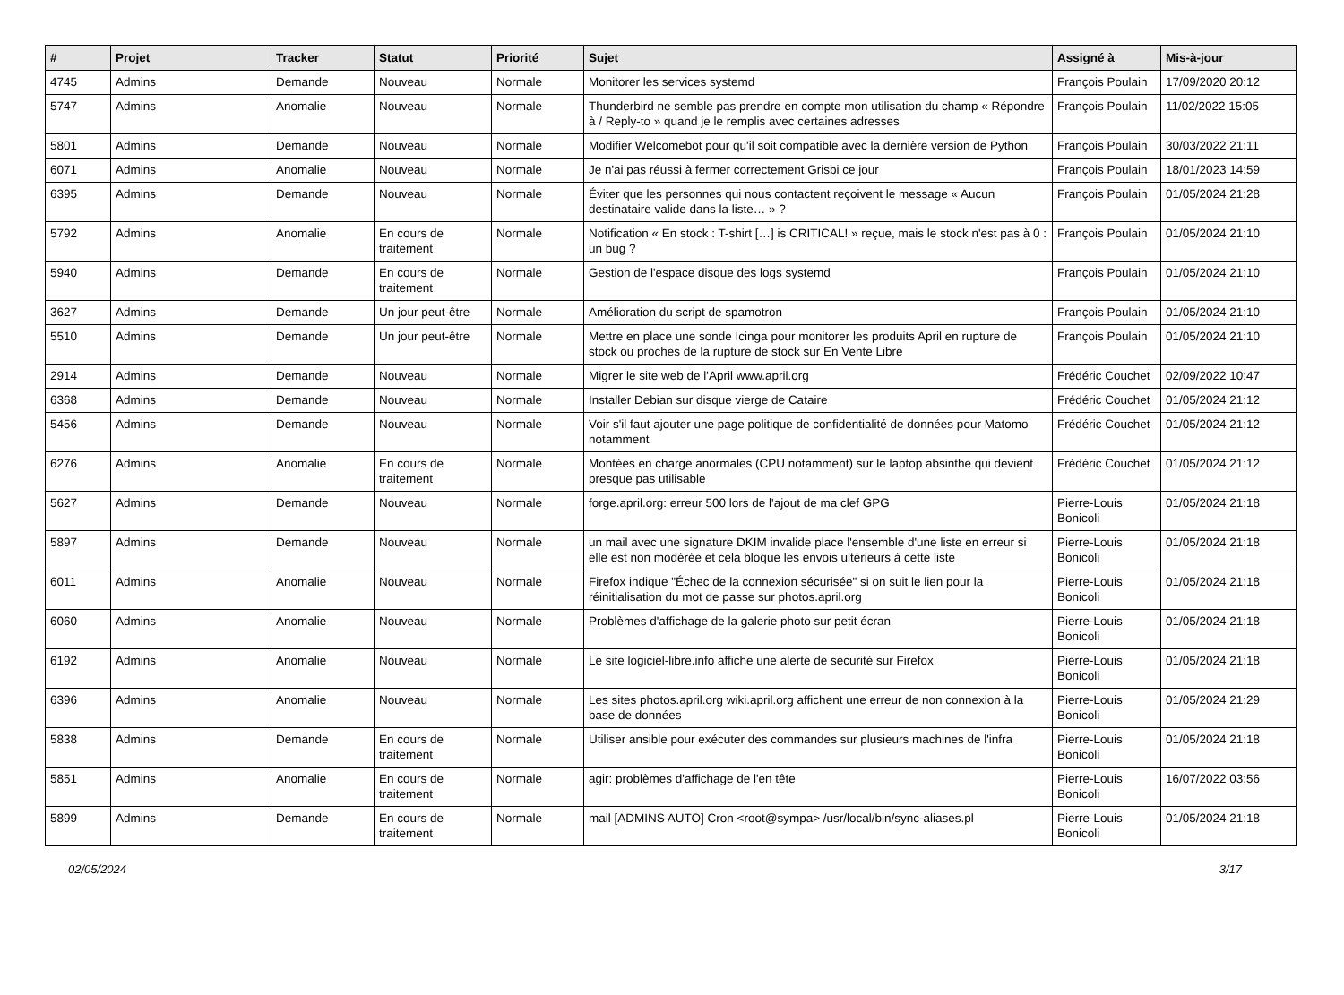| # | Projet | Tracker | Statut | Priorité | Sujet | Assigné à | Mis-à-jour |
| --- | --- | --- | --- | --- | --- | --- | --- |
| 4745 | Admins | Demande | Nouveau | Normale | Monitorer les services systemd | François Poulain | 17/09/2020 20:12 |
| 5747 | Admins | Anomalie | Nouveau | Normale | Thunderbird ne semble pas prendre en compte mon utilisation du champ « Répondre à / Reply-to » quand je le remplis avec certaines adresses | François Poulain | 11/02/2022 15:05 |
| 5801 | Admins | Demande | Nouveau | Normale | Modifier Welcomebot pour qu'il soit compatible avec la dernière version de Python | François Poulain | 30/03/2022 21:11 |
| 6071 | Admins | Anomalie | Nouveau | Normale | Je n'ai pas réussi à fermer correctement Grisbi ce jour | François Poulain | 18/01/2023 14:59 |
| 6395 | Admins | Demande | Nouveau | Normale | Éviter que les personnes qui nous contactent reçoivent le message « Aucun destinataire valide dans la liste… » ? | François Poulain | 01/05/2024 21:28 |
| 5792 | Admins | Anomalie | En cours de traitement | Normale | Notification « En stock : T-shirt […] is CRITICAL! » reçue, mais le stock n'est pas à 0 : un bug ? | François Poulain | 01/05/2024 21:10 |
| 5940 | Admins | Demande | En cours de traitement | Normale | Gestion de l'espace disque des logs systemd | François Poulain | 01/05/2024 21:10 |
| 3627 | Admins | Demande | Un jour peut-être | Normale | Amélioration du script de spamotron | François Poulain | 01/05/2024 21:10 |
| 5510 | Admins | Demande | Un jour peut-être | Normale | Mettre en place une sonde Icinga pour monitorer les produits April en rupture de stock ou proches de la rupture de stock sur En Vente Libre | François Poulain | 01/05/2024 21:10 |
| 2914 | Admins | Demande | Nouveau | Normale | Migrer le site web de l'April www.april.org | Frédéric Couchet | 02/09/2022 10:47 |
| 6368 | Admins | Demande | Nouveau | Normale | Installer Debian sur disque vierge de Cataire | Frédéric Couchet | 01/05/2024 21:12 |
| 5456 | Admins | Demande | Nouveau | Normale | Voir s'il faut ajouter une page politique de confidentialité de données pour Matomo notamment | Frédéric Couchet | 01/05/2024 21:12 |
| 6276 | Admins | Anomalie | En cours de traitement | Normale | Montées en charge anormales (CPU notamment) sur le laptop absinthe qui devient presque pas utilisable | Frédéric Couchet | 01/05/2024 21:12 |
| 5627 | Admins | Demande | Nouveau | Normale | forge.april.org: erreur 500 lors de l'ajout de ma clef GPG | Pierre-Louis Bonicoli | 01/05/2024 21:18 |
| 5897 | Admins | Demande | Nouveau | Normale | un mail avec une signature DKIM invalide place l'ensemble d'une liste en erreur si elle est non modérée et cela bloque les envois ultérieurs à cette liste | Pierre-Louis Bonicoli | 01/05/2024 21:18 |
| 6011 | Admins | Anomalie | Nouveau | Normale | Firefox indique "Échec de la connexion sécurisée" si on suit le lien pour la réinitialisation du mot de passe sur photos.april.org | Pierre-Louis Bonicoli | 01/05/2024 21:18 |
| 6060 | Admins | Anomalie | Nouveau | Normale | Problèmes d'affichage de la galerie photo sur petit écran | Pierre-Louis Bonicoli | 01/05/2024 21:18 |
| 6192 | Admins | Anomalie | Nouveau | Normale | Le site logiciel-libre.info affiche une alerte de sécurité sur Firefox | Pierre-Louis Bonicoli | 01/05/2024 21:18 |
| 6396 | Admins | Anomalie | Nouveau | Normale | Les sites photos.april.org wiki.april.org affichent une erreur de non connexion à la base de données | Pierre-Louis Bonicoli | 01/05/2024 21:29 |
| 5838 | Admins | Demande | En cours de traitement | Normale | Utiliser ansible pour exécuter des commandes sur plusieurs machines de l'infra | Pierre-Louis Bonicoli | 01/05/2024 21:18 |
| 5851 | Admins | Anomalie | En cours de traitement | Normale | agir: problèmes d'affichage de l'en tête | Pierre-Louis Bonicoli | 16/07/2022 03:56 |
| 5899 | Admins | Demande | En cours de traitement | Normale | mail [ADMINS AUTO] Cron <root@sympa> /usr/local/bin/sync-aliases.pl | Pierre-Louis Bonicoli | 01/05/2024 21:18 |
02/05/2024 3/17